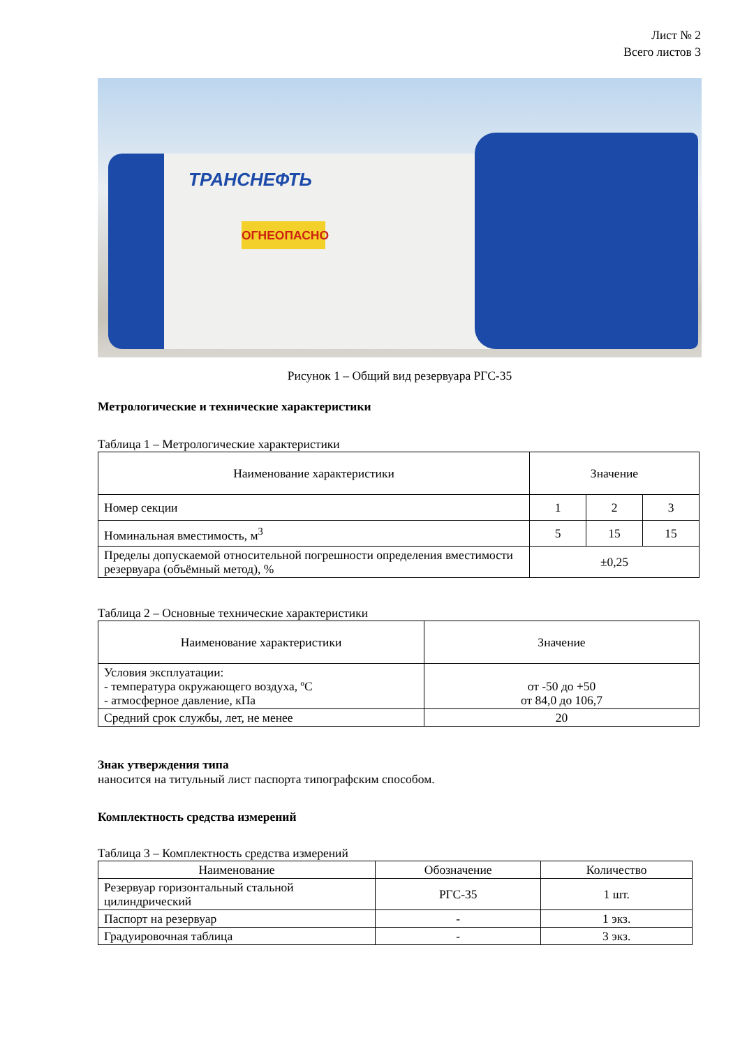Лист № 2
Всего листов 3
ТРАНСНЕФТЬ
ОГНЕОПАСНО
Рисунок 1 – Общий вид резервуара РГС-35
Метрологические и технические характеристики
Таблица 1 – Метрологические характеристики
| Наименование характеристики | Значение | | |
| --- | --- | --- | --- |
| Номер секции | 1 | 2 | 3 |
| Номинальная вместимость, м<sup>3</sup> | 5 | 15 | 15 |
| Пределы допускаемой относительной погрешности определения вместимости резервуара (объёмный метод), % | ±0,25 | | |
Таблица 2 – Основные технические характеристики
| Наименование характеристики | Значение |
| --- | --- |
| Условия эксплуатации: - температура окружающего воздуха, ºС - атмосферное давление, кПа | от -50 до +50 от 84,0 до 106,7 |
| Средний срок службы, лет, не менее | 20 |
Знак утверждения типа
наносится на титульный лист паспорта типографским способом.
Комплектность средства измерений
Таблица 3 – Комплектность средства измерений
| Наименование | Обозначение | Количество |
| --- | --- | --- |
| Резервуар горизонтальный стальной цилиндрический | РГС-35 | 1 шт. |
| Паспорт на резервуар | - | 1 экз. |
| Градуировочная таблица | - | 3 экз. |